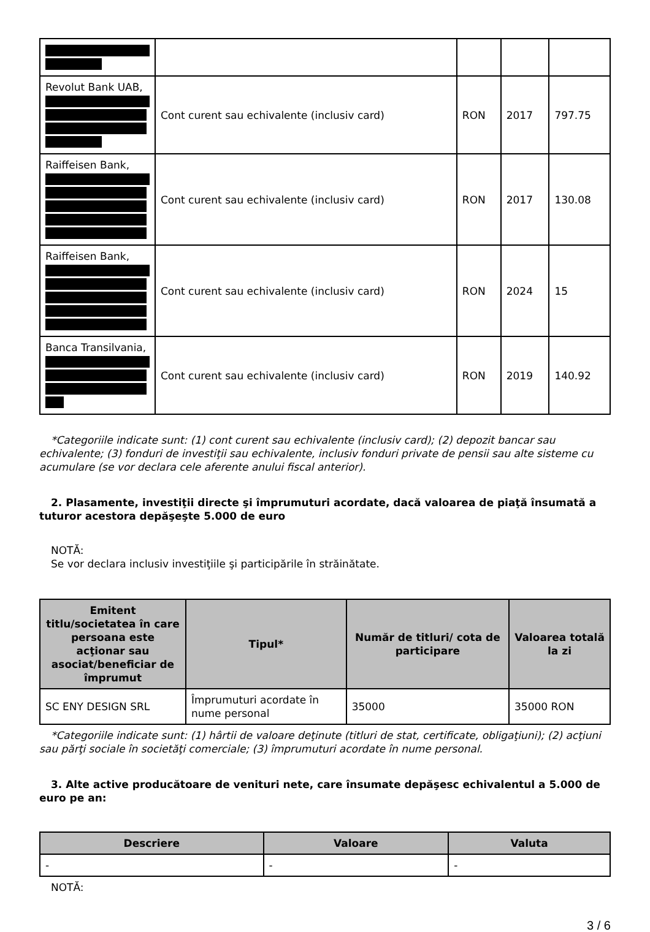| Revolut Bank UAB, | Cont curent sau echivalente (inclusiv card) | RON | 2017 | 797.75 |
| Raiffeisen Bank, | Cont curent sau echivalente (inclusiv card) | RON | 2017 | 130.08 |
| Raiffeisen Bank, | Cont curent sau echivalente (inclusiv card) | RON | 2024 | 15 |
| Banca Transilvania, | Cont curent sau echivalente (inclusiv card) | RON | 2019 | 140.92 |
*Categoriile indicate sunt: (1) cont curent sau echivalente (inclusiv card); (2) depozit bancar sau echivalente; (3) fonduri de investiţii sau echivalente, inclusiv fonduri private de pensii sau alte sisteme cu acumulare (se vor declara cele aferente anului fiscal anterior).
2. Plasamente, investiţii directe şi împrumuturi acordate, dacă valoarea de piaţă însumată a tuturor acestora depăşeşte 5.000 de euro
NOTĂ:
Se vor declara inclusiv investiţiile şi participările în străinătate.
| Emitent titlu/societatea în care persoana este acţionar sau asociat/beneficiar de împrumut | Tipul* | Număr de titluri/ cota de participare | Valoarea totală la zi |
| --- | --- | --- | --- |
| SC ENY DESIGN SRL | Împrumuturi acordate în nume personal | 35000 | 35000 RON |
*Categoriile indicate sunt: (1) hârtii de valoare deţinute (titluri de stat, certificate, obligaţiuni); (2) acţiuni sau părţi sociale în societăţi comerciale; (3) împrumuturi acordate în nume personal.
3. Alte active producătoare de venituri nete, care însumate depăşesc echivalentul a 5.000 de euro pe an:
| Descriere | Valoare | Valuta |
| --- | --- | --- |
| - | - | - |
NOTĂ:
3 / 6